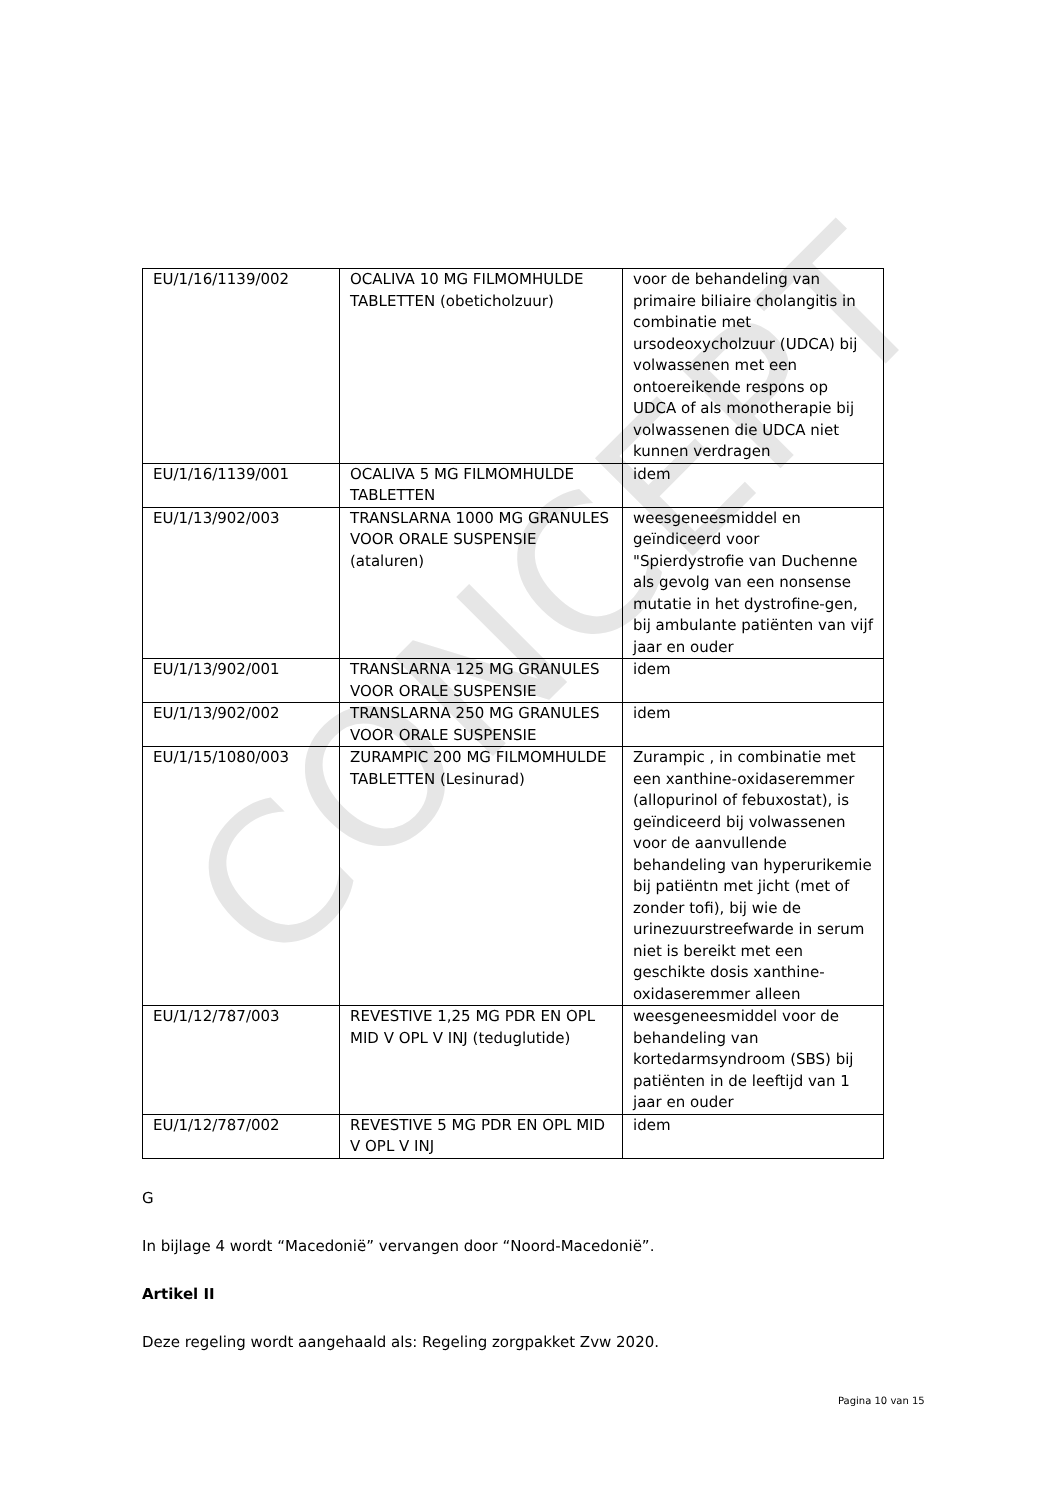CONCEPT
| EU/1/16/1139/002 | OCALIVA 10 MG FILMOMHULDE TABLETTEN (obeticholzuur) | voor de behandeling van primaire biliaire cholangitis in combinatie met ursodeoxycholzuur (UDCA) bij volwassenen met een ontoereikende respons op UDCA of als monotherapie bij volwassenen die UDCA niet kunnen verdragen |
| EU/1/16/1139/001 | OCALIVA 5 MG FILMOMHULDE TABLETTEN | idem |
| EU/1/13/902/003 | TRANSLARNA 1000 MG GRANULES VOOR ORALE SUSPENSIE (ataluren) | weesgeneesmiddel en geïndiceerd voor "Spierdystrofie van Duchenne als gevolg van een nonsense mutatie in het dystrofine-gen, bij ambulante patiënten van vijf jaar en ouder |
| EU/1/13/902/001 | TRANSLARNA 125 MG GRANULES VOOR ORALE SUSPENSIE | idem |
| EU/1/13/902/002 | TRANSLARNA 250 MG GRANULES VOOR ORALE SUSPENSIE | idem |
| EU/1/15/1080/003 | ZURAMPIC 200 MG FILMOMHULDE TABLETTEN (Lesinurad) | Zurampic , in combinatie met een xanthine-oxidaseremmer (allopurinol of febuxostat), is geïndiceerd bij volwassenen voor de aanvullende behandeling van hyperurikemie bij patiëntn met jicht (met of zonder tofi), bij wie de urinezuurstreefwarde in serum niet is bereikt met een geschikte dosis xanthine-oxidaseremmer alleen |
| EU/1/12/787/003 | REVESTIVE 1,25 MG PDR EN OPL MID V OPL V INJ (teduglutide) | weesgeneesmiddel voor de behandeling van kortedarmsyndroom (SBS) bij patiënten in de leeftijd van 1 jaar en ouder |
| EU/1/12/787/002 | REVESTIVE 5 MG PDR EN OPL MID V OPL V INJ | idem |
G
In bijlage 4 wordt “Macedonië” vervangen door “Noord-Macedonië”.
Artikel II
Deze regeling wordt aangehaald als: Regeling zorgpakket Zvw 2020.
Pagina 10 van 15